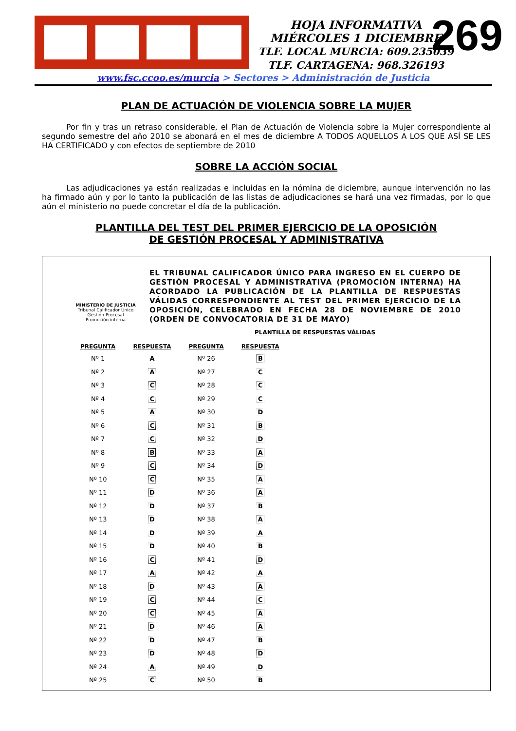HOJA INFORMATIVA
MIÉRCOLES 1 DICIEMBRE
TLF. LOCAL MURCIA: 609.235039
TLF. CARTAGENA: 968.326193
269
www.fsc.ccoo.es/murcia > Sectores > Administración de Justicia
PLAN DE ACTUACIÓN DE VIOLENCIA SOBRE LA MUJER
Por fin y tras un retraso considerable, el Plan de Actuación de Violencia sobre la Mujer correspondiente al segundo semestre del año 2010 se abonará en el mes de diciembre A TODOS AQUELLOS A LOS QUE ASÍ SE LES HA CERTIFICADO y con efectos de septiembre de 2010
SOBRE LA ACCIÓN SOCIAL
Las adjudicaciones ya están realizadas e incluidas en la nómina de diciembre, aunque intervención no las ha firmado aún y por lo tanto la publicación de las listas de adjudicaciones se hará una vez firmadas, por lo que aún el ministerio no puede concretar el día de la publicación.
PLANTILLA DEL TEST DEL PRIMER EJERCICIO DE LA OPOSICIÓN
DE GESTIÓN PROCESAL Y ADMINISTRATIVA
MINISTERIO DE JUSTICIA
Tribunal Calificador Único
Gestión Procesal
- Promoción interna -
EL TRIBUNAL CALIFICADOR ÚNICO PARA INGRESO EN EL CUERPO DE GESTIÓN PROCESAL Y ADMINISTRATIVA (PROMOCIÓN INTERNA) HA ACORDADO LA PUBLICACIÓN DE LA PLANTILLA DE RESPUESTAS VÁLIDAS CORRESPONDIENTE AL TEST DEL PRIMER EJERCICIO DE LA OPOSICIÓN, CELEBRADO EN FECHA 28 DE NOVIEMBRE DE 2010 (ORDEN DE CONVOCATORIA DE 31 DE MAYO)
PLANTILLA DE RESPUESTAS VÁLIDAS
| PREGUNTA | RESPUESTA | PREGUNTA | RESPUESTA |
| --- | --- | --- | --- |
| Nº 1 | A | Nº 26 | B |
| Nº 2 | A | Nº 27 | C |
| Nº 3 | C | Nº 28 | C |
| Nº 4 | C | Nº 29 | C |
| Nº 5 | A | Nº 30 | D |
| Nº 6 | C | Nº 31 | B |
| Nº 7 | C | Nº 32 | D |
| Nº 8 | B | Nº 33 | A |
| Nº 9 | C | Nº 34 | D |
| Nº 10 | C | Nº 35 | A |
| Nº 11 | D | Nº 36 | A |
| Nº 12 | D | Nº 37 | B |
| Nº 13 | D | Nº 38 | A |
| Nº 14 | D | Nº 39 | A |
| Nº 15 | D | Nº 40 | B |
| Nº 16 | C | Nº 41 | D |
| Nº 17 | A | Nº 42 | A |
| Nº 18 | D | Nº 43 | A |
| Nº 19 | C | Nº 44 | C |
| Nº 20 | C | Nº 45 | A |
| Nº 21 | D | Nº 46 | A |
| Nº 22 | D | Nº 47 | B |
| Nº 23 | D | Nº 48 | D |
| Nº 24 | A | Nº 49 | D |
| Nº 25 | C | Nº 50 | B |